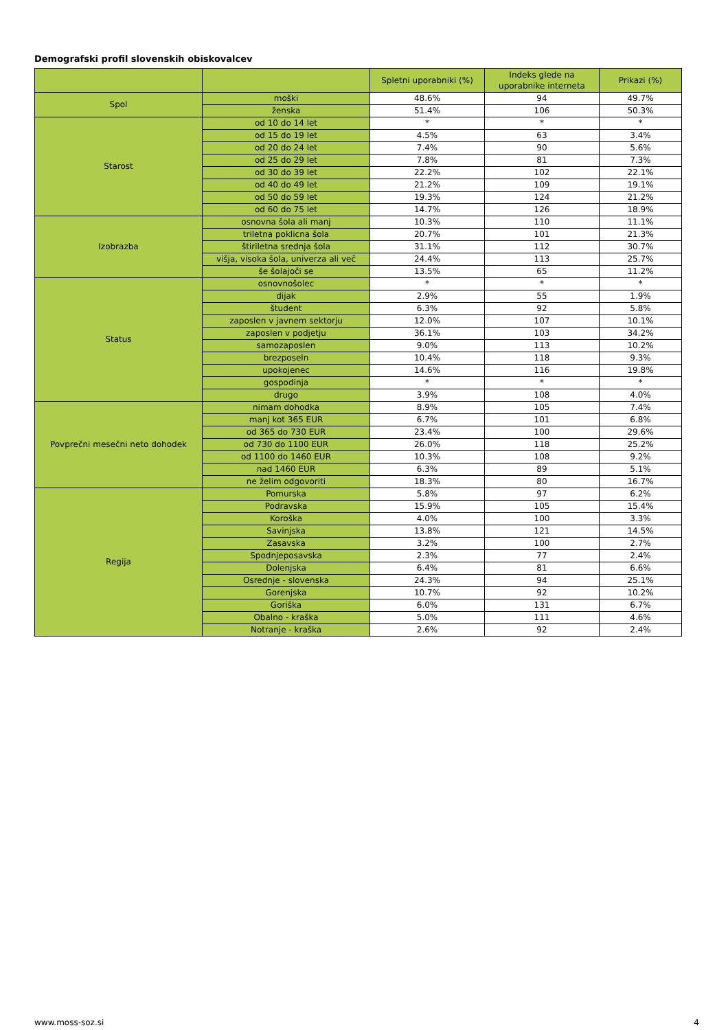Demografski profil slovenskih obiskovalcev
| | | Spletni uporabniki (%) | Indeks glede na uporabnike interneta | Prikazi (%) |
| --- | --- | --- | --- | --- |
| Spol | moški | 48.6% | 94 | 49.7% |
| | ženska | 51.4% | 106 | 50.3% |
| Starost | od 10 do 14 let | * | * | * |
| | od 15 do 19 let | 4.5% | 63 | 3.4% |
| | od 20 do 24 let | 7.4% | 90 | 5.6% |
| | od 25 do 29 let | 7.8% | 81 | 7.3% |
| | od 30 do 39 let | 22.2% | 102 | 22.1% |
| | od 40 do 49 let | 21.2% | 109 | 19.1% |
| | od 50 do 59 let | 19.3% | 124 | 21.2% |
| | od 60 do 75 let | 14.7% | 126 | 18.9% |
| Izobrazba | osnovna šola ali manj | 10.3% | 110 | 11.1% |
| | triletna poklicna šola | 20.7% | 101 | 21.3% |
| | štiriletna srednja šola | 31.1% | 112 | 30.7% |
| | višja, visoka šola, univerza ali več | 24.4% | 113 | 25.7% |
| | še šolajoči se | 13.5% | 65 | 11.2% |
| Status | osnovnošolec | * | * | * |
| | dijak | 2.9% | 55 | 1.9% |
| | študent | 6.3% | 92 | 5.8% |
| | zaposlen v javnem sektorju | 12.0% | 107 | 10.1% |
| | zaposlen v podjetju | 36.1% | 103 | 34.2% |
| | samozaposlen | 9.0% | 113 | 10.2% |
| | brezposeln | 10.4% | 118 | 9.3% |
| | upokojenec | 14.6% | 116 | 19.8% |
| | gospodinja | * | * | * |
| | drugo | 3.9% | 108 | 4.0% |
| Povprečni mesečni neto dohodek | nimam dohodka | 8.9% | 105 | 7.4% |
| | manj kot 365 EUR | 6.7% | 101 | 6.8% |
| | od 365 do 730 EUR | 23.4% | 100 | 29.6% |
| | od 730 do 1100 EUR | 26.0% | 118 | 25.2% |
| | od 1100 do 1460 EUR | 10.3% | 108 | 9.2% |
| | nad 1460 EUR | 6.3% | 89 | 5.1% |
| | ne želim odgovoriti | 18.3% | 80 | 16.7% |
| Regija | Pomurska | 5.8% | 97 | 6.2% |
| | Podravska | 15.9% | 105 | 15.4% |
| | Koroška | 4.0% | 100 | 3.3% |
| | Savinjska | 13.8% | 121 | 14.5% |
| | Zasavska | 3.2% | 100 | 2.7% |
| | Spodnjeposavska | 2.3% | 77 | 2.4% |
| | Dolenjska | 6.4% | 81 | 6.6% |
| | Osrednje - slovenska | 24.3% | 94 | 25.1% |
| | Gorenjska | 10.7% | 92 | 10.2% |
| | Goriška | 6.0% | 131 | 6.7% |
| | Obalno - kraška | 5.0% | 111 | 4.6% |
| | Notranje - kraška | 2.6% | 92 | 2.4% |
www.moss-soz.si 4